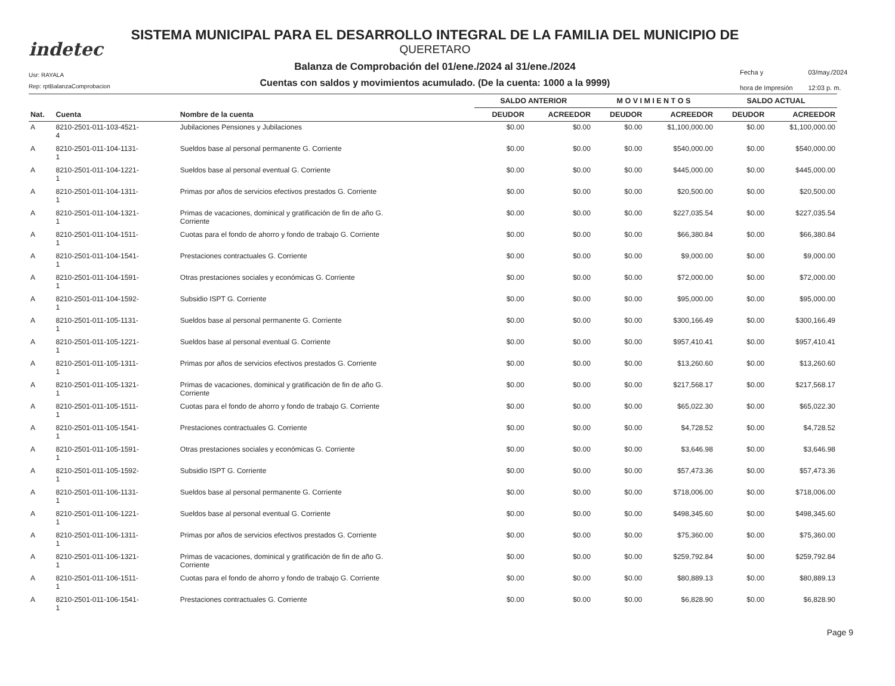indetec
Usr: RAYALA
Rep: rptBalanzaComprobacion
SISTEMA MUNICIPAL PARA EL DESARROLLO INTEGRAL DE LA FAMILIA DEL MUNICIPIO DE
QUERETARO
Balanza de Comprobación del 01/ene./2024 al 31/ene./2024
Cuentas con saldos y movimientos acumulado. (De la cuenta: 1000 a la 9999)
Fecha y 03/may./2024 hora de Impresión 12:03 p. m.
| | | | SALDO ANTERIOR | | M O V I M I E N T O S | | SALDO ACTUAL | |
| --- | --- | --- | --- | --- | --- | --- | --- | --- |
| Nat. | Cuenta | Nombre de la cuenta | DEUDOR | ACREEDOR | DEUDOR | ACREEDOR | DEUDOR | ACREEDOR |
| A | 8210-2501-011-103-4521- 4 | Jubilaciones Pensiones y Jubilaciones | $0.00 | $0.00 | $0.00 | $1,100,000.00 | $0.00 | $1,100,000.00 |
| A | 8210-2501-011-104-1131- 1 | Sueldos base al personal permanente G. Corriente | $0.00 | $0.00 | $0.00 | $540,000.00 | $0.00 | $540,000.00 |
| A | 8210-2501-011-104-1221- 1 | Sueldos base al personal eventual G. Corriente | $0.00 | $0.00 | $0.00 | $445,000.00 | $0.00 | $445,000.00 |
| A | 8210-2501-011-104-1311- 1 | Primas por años de servicios efectivos prestados G. Corriente | $0.00 | $0.00 | $0.00 | $20,500.00 | $0.00 | $20,500.00 |
| A | 8210-2501-011-104-1321- 1 | Primas de vacaciones, dominical y gratificación de fin de año G. Corriente | $0.00 | $0.00 | $0.00 | $227,035.54 | $0.00 | $227,035.54 |
| A | 8210-2501-011-104-1511- 1 | Cuotas para el fondo de ahorro y fondo de trabajo G. Corriente | $0.00 | $0.00 | $0.00 | $66,380.84 | $0.00 | $66,380.84 |
| A | 8210-2501-011-104-1541- 1 | Prestaciones contractuales G. Corriente | $0.00 | $0.00 | $0.00 | $9,000.00 | $0.00 | $9,000.00 |
| A | 8210-2501-011-104-1591- 1 | Otras prestaciones sociales y económicas G. Corriente | $0.00 | $0.00 | $0.00 | $72,000.00 | $0.00 | $72,000.00 |
| A | 8210-2501-011-104-1592- 1 | Subsidio ISPT G. Corriente | $0.00 | $0.00 | $0.00 | $95,000.00 | $0.00 | $95,000.00 |
| A | 8210-2501-011-105-1131- 1 | Sueldos base al personal permanente G. Corriente | $0.00 | $0.00 | $0.00 | $300,166.49 | $0.00 | $300,166.49 |
| A | 8210-2501-011-105-1221- 1 | Sueldos base al personal eventual G. Corriente | $0.00 | $0.00 | $0.00 | $957,410.41 | $0.00 | $957,410.41 |
| A | 8210-2501-011-105-1311- 1 | Primas por años de servicios efectivos prestados G. Corriente | $0.00 | $0.00 | $0.00 | $13,260.60 | $0.00 | $13,260.60 |
| A | 8210-2501-011-105-1321- 1 | Primas de vacaciones, dominical y gratificación de fin de año G. Corriente | $0.00 | $0.00 | $0.00 | $217,568.17 | $0.00 | $217,568.17 |
| A | 8210-2501-011-105-1511- 1 | Cuotas para el fondo de ahorro y fondo de trabajo G. Corriente | $0.00 | $0.00 | $0.00 | $65,022.30 | $0.00 | $65,022.30 |
| A | 8210-2501-011-105-1541- 1 | Prestaciones contractuales G. Corriente | $0.00 | $0.00 | $0.00 | $4,728.52 | $0.00 | $4,728.52 |
| A | 8210-2501-011-105-1591- 1 | Otras prestaciones sociales y económicas G. Corriente | $0.00 | $0.00 | $0.00 | $3,646.98 | $0.00 | $3,646.98 |
| A | 8210-2501-011-105-1592- 1 | Subsidio ISPT G. Corriente | $0.00 | $0.00 | $0.00 | $57,473.36 | $0.00 | $57,473.36 |
| A | 8210-2501-011-106-1131- 1 | Sueldos base al personal permanente G. Corriente | $0.00 | $0.00 | $0.00 | $718,006.00 | $0.00 | $718,006.00 |
| A | 8210-2501-011-106-1221- 1 | Sueldos base al personal eventual G. Corriente | $0.00 | $0.00 | $0.00 | $498,345.60 | $0.00 | $498,345.60 |
| A | 8210-2501-011-106-1311- 1 | Primas por años de servicios efectivos prestados G. Corriente | $0.00 | $0.00 | $0.00 | $75,360.00 | $0.00 | $75,360.00 |
| A | 8210-2501-011-106-1321- 1 | Primas de vacaciones, dominical y gratificación de fin de año G. Corriente | $0.00 | $0.00 | $0.00 | $259,792.84 | $0.00 | $259,792.84 |
| A | 8210-2501-011-106-1511- 1 | Cuotas para el fondo de ahorro y fondo de trabajo G. Corriente | $0.00 | $0.00 | $0.00 | $80,889.13 | $0.00 | $80,889.13 |
| A | 8210-2501-011-106-1541- 1 | Prestaciones contractuales G. Corriente | $0.00 | $0.00 | $0.00 | $6,828.90 | $0.00 | $6,828.90 |
Page 9